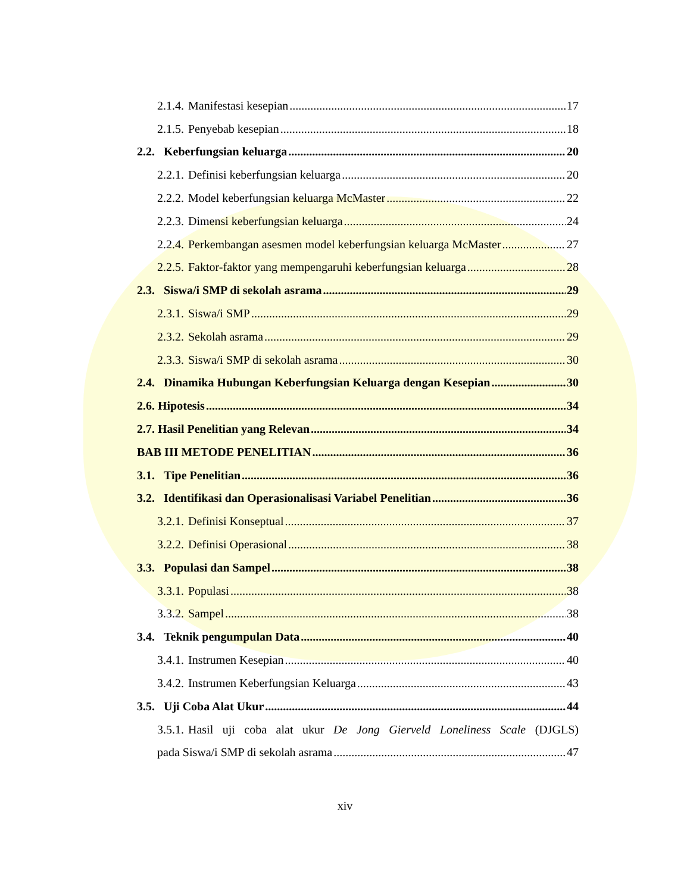2.1.4. Manifestasi kesepian 17
2.1.5. Penyebab kesepian 18
2.2. Keberfungsian keluarga 20
2.2.1. Definisi keberfungsian keluarga 20
2.2.2. Model keberfungsian keluarga McMaster 22
2.2.3. Dimensi keberfungsian keluarga 24
2.2.4. Perkembangan asesmen model keberfungsian keluarga McMaster 27
2.2.5. Faktor-faktor yang mempengaruhi keberfungsian keluarga 28
2.3. Siswa/i SMP di sekolah asrama 29
2.3.1. Siswa/i SMP 29
2.3.2. Sekolah asrama 29
2.3.3. Siswa/i SMP di sekolah asrama 30
2.4. Dinamika Hubungan Keberfungsian Keluarga dengan Kesepian 30
2.6. Hipotesis 34
2.7. Hasil Penelitian yang Relevan 34
BAB III METODE PENELITIAN 36
3.1. Tipe Penelitian 36
3.2. Identifikasi dan Operasionalisasi Variabel Penelitian 36
3.2.1. Definisi Konseptual 37
3.2.2. Definisi Operasional 38
3.3. Populasi dan Sampel 38
3.3.1. Populasi 38
3.3.2. Sampel 38
3.4. Teknik pengumpulan Data 40
3.4.1. Instrumen Kesepian 40
3.4.2. Instrumen Keberfungsian Keluarga 43
3.5. Uji Coba Alat Ukur 44
3.5.1. Hasil uji coba alat ukur De Jong Gierveld Loneliness Scale (DJGLS)
pada Siswa/i SMP di sekolah asrama 47
xiv